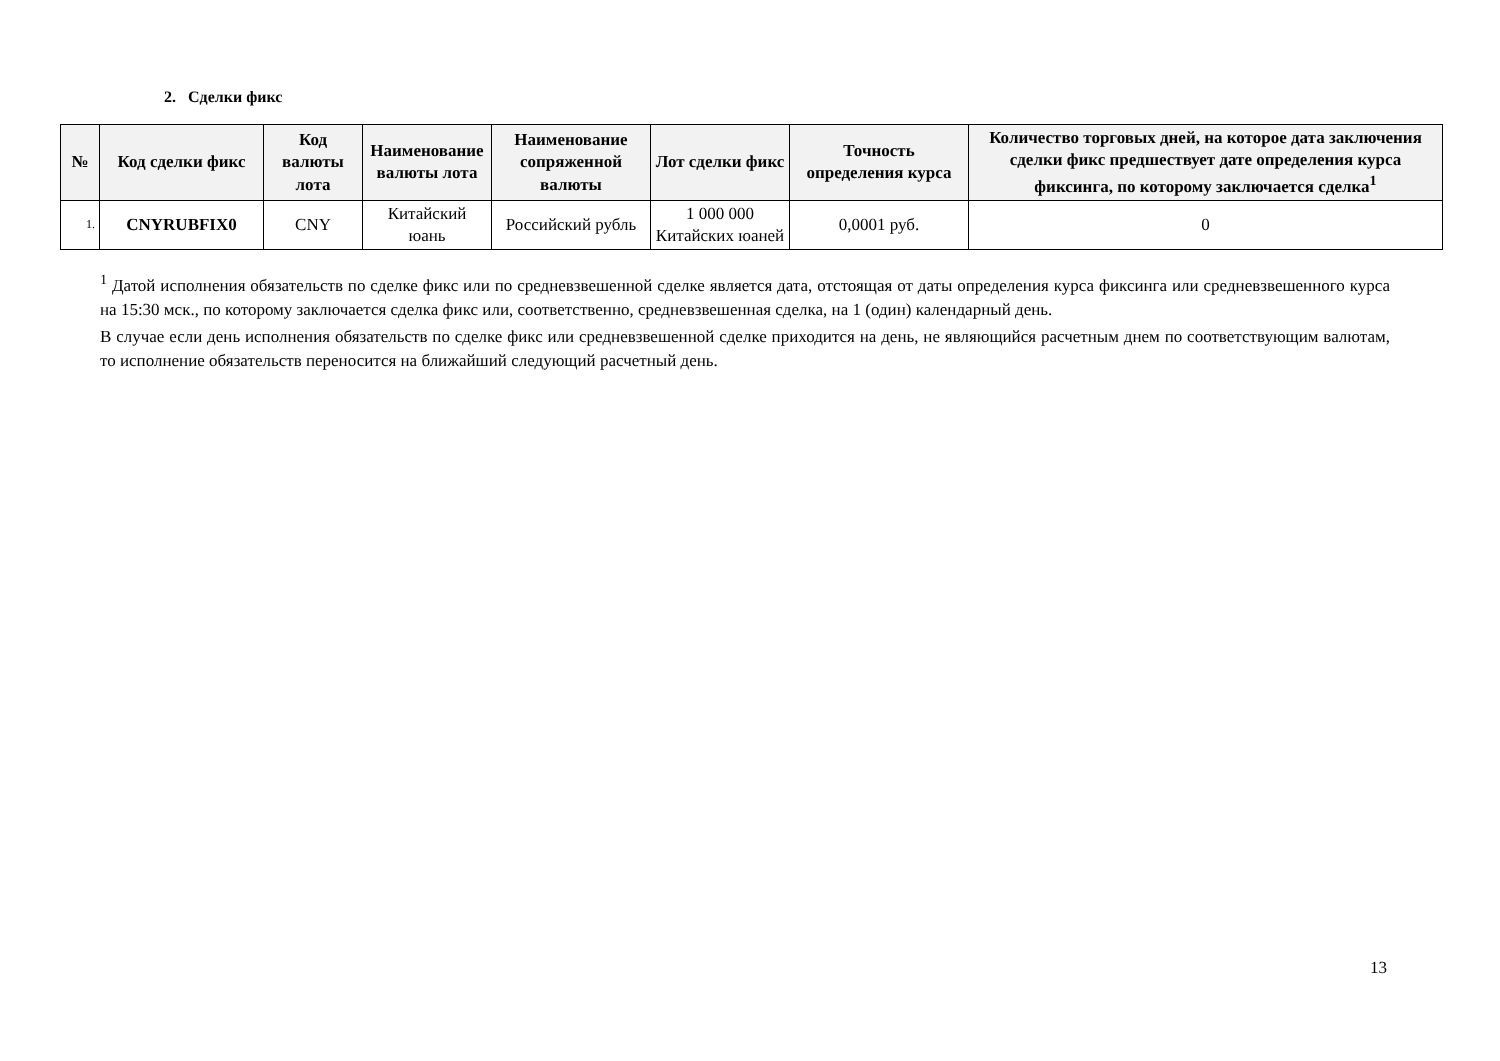2. Сделки фикс
| № | Код сделки фикс | Код валюты лота | Наименование валюты лота | Наименование сопряженной валюты | Лот сделки фикс | Точность определения курса | Количество торговых дней, на которое дата заключения сделки фикс предшествует дате определения курса фиксинга, по которому заключается сделка<sup>1</sup> |
| --- | --- | --- | --- | --- | --- | --- | --- |
| 1. | CNYRUBFIX0 | CNY | Китайский юань | Российский рубль | 1 000 000 Китайских юаней | 0,0001 руб. | 0 |
<sup>1</sup> Датой исполнения обязательств по сделке фикс или по средневзвешенной сделке является дата, отстоящая от даты определения курса фиксинга или средневзвешенного курса на 15:30 мск., по которому заключается сделка фикс или, соответственно, средневзвешенная сделка, на 1 (один) календарный день.
В случае если день исполнения обязательств по сделке фикс или средневзвешенной сделке приходится на день, не являющийся расчетным днем по соответствующим валютам, то исполнение обязательств переносится на ближайший следующий расчетный день.
13